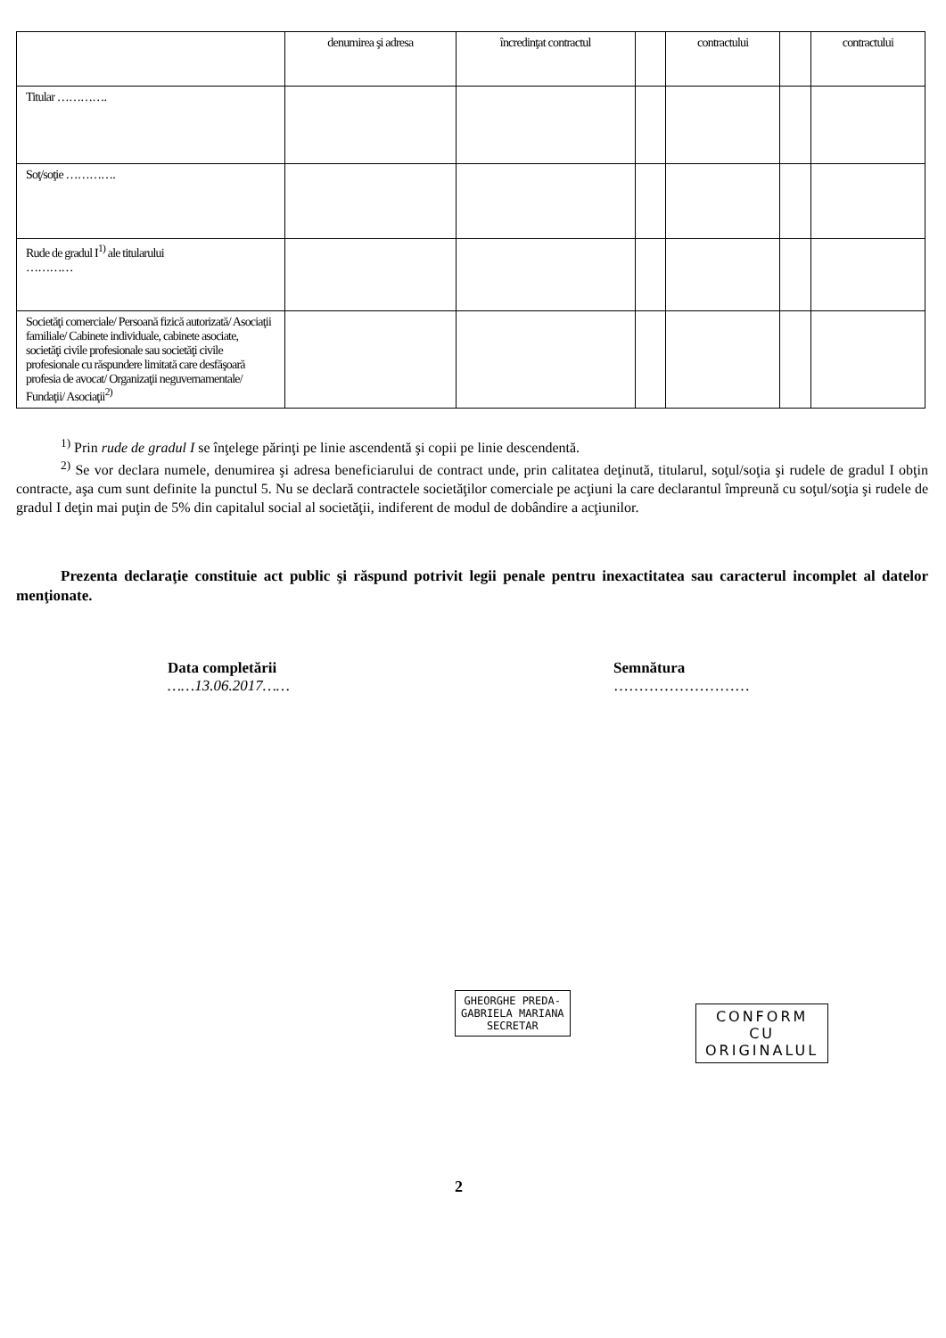| | denumirea şi adresa | încredinţat contractul | | contractului | | contractului |
| --- | --- | --- | --- | --- | --- | --- |
| Titular …………. | | | | | | |
| Soţ/soţie …………. | | | | | | |
| Rude de gradul I<sup>1)</sup> ale titularului ………… | | | | | | |
| Societăţi comerciale/ Persoană fizică autorizată/ Asociaţii familiale/ Cabinete individuale, cabinete asociate, societăţi civile profesionale sau societăţi civile profesionale cu răspundere limitată care desfăşoară profesia de avocat/ Organizaţii neguvernamentale/ Fundaţii/ Asociaţii<sup>2)</sup> | | | | | | |
<sup>1)</sup> Prin rude de gradul I se înţelege părinţi pe linie ascendentă şi copii pe linie descendentă.
<sup>2)</sup> Se vor declara numele, denumirea şi adresa beneficiarului de contract unde, prin calitatea deţinută, titularul, soţul/soţia şi rudele de gradul I obţin contracte, aşa cum sunt definite la punctul 5. Nu se declară contractele societăţilor comerciale pe acţiuni la care declarantul împreună cu soţul/soţia şi rudele de gradul I deţin mai puţin de 5% din capitalul social al societăţii, indiferent de modul de dobândire a acţiunilor.
Prezenta declaraţie constituie act public şi răspund potrivit legii penale pentru inexactitatea sau caracterul incomplet al datelor menţionate.
Data completării
……13.06.2017……
Semnătura
………………………
GHEORGHE PREDA-
GABRIELA MARIANA
SECRETAR
CONFORM
CU
ORIGINALUL
2